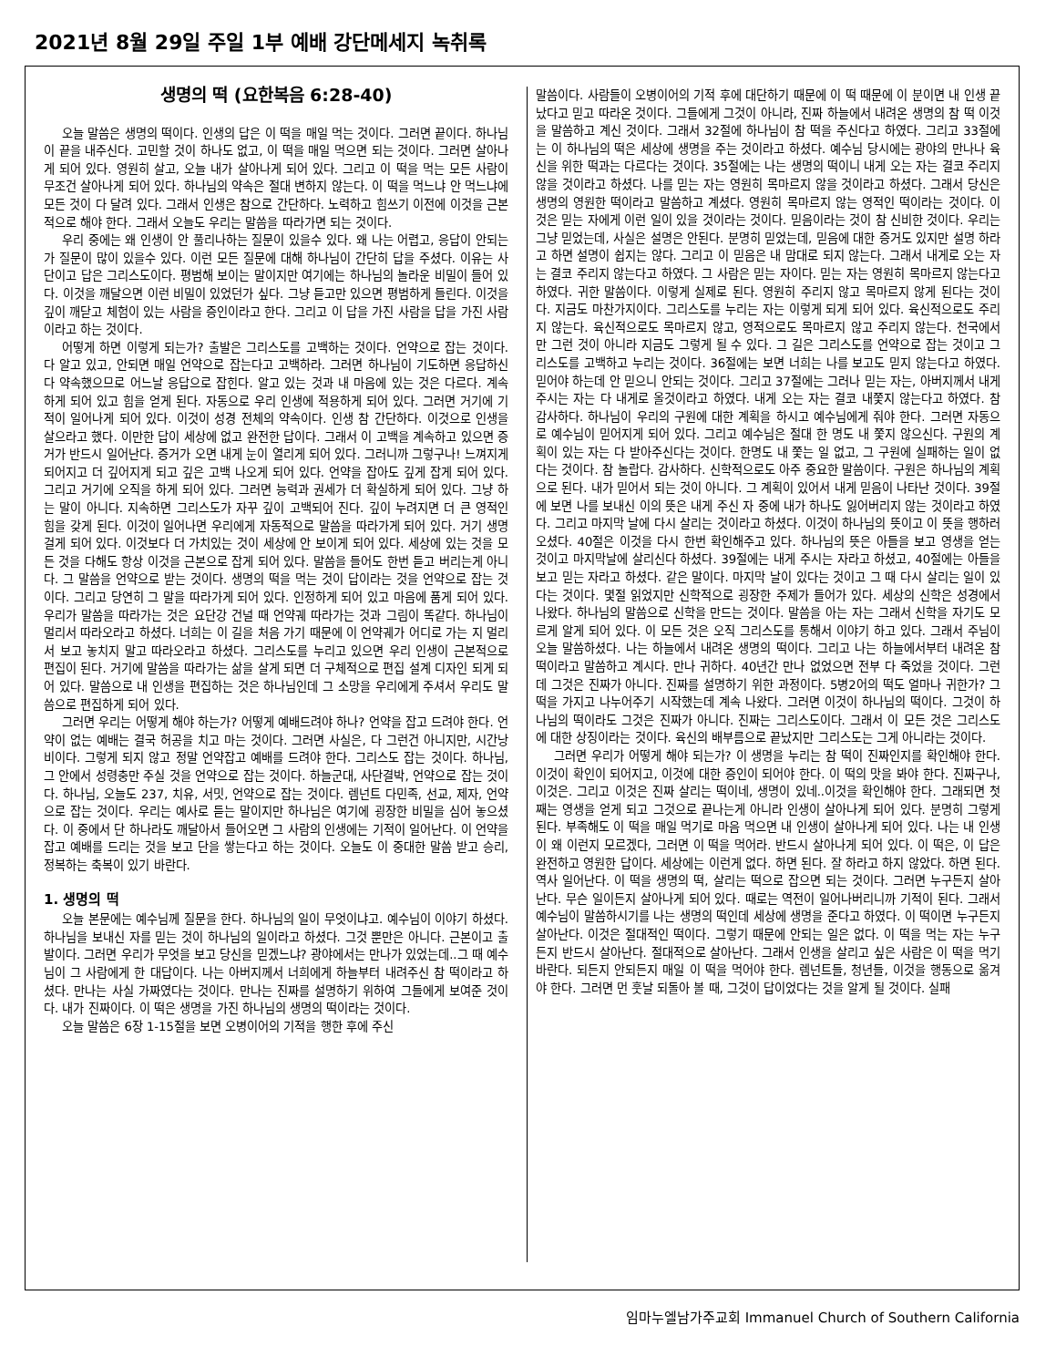2021년 8월 29일 주일 1부 예배 강단메세지 녹취록
생명의 떡 (요한복음 6:28-40)
오늘 말씀은 생명의 떡이다. 인생의 답은 이 떡을 매일 먹는 것이다. 그러면 끝이다. 하나님이 끝을 내주신다. 고민할 것이 하나도 없고, 이 떡을 매일 먹으면 되는 것이다. 그러면 살아나게 되어 있다. 영원히 살고, 오늘 내가 살아나게 되어 있다. 그리고 이 떡을 먹는 모든 사람이 무조건 살아나게 되어 있다. 하나님의 약속은 절대 변하지 않는다. 이 떡을 먹느냐 안 먹느냐에 모든 것이 다 달려 있다. 그래서 인생은 참으로 간단하다. 노력하고 힘쓰기 이전에 이것을 근본적으로 해야 한다. 그래서 오늘도 우리는 말씀을 따라가면 되는 것이다.
우리 중에는 왜 인생이 안 풀리나하는 질문이 있을수 있다. 왜 나는 어렵고, 응답이 안되는가 질문이 많이 있을수 있다. 이런 모든 질문에 대해 하나님이 간단히 답을 주셨다. 이유는 사단이고 답은 그리스도이다. 평범해 보이는 말이지만 여기에는 하나님의 놀라운 비밀이 들어 있다. 이것을 깨달으면 이런 비밀이 있었던가 싶다. 그냥 듣고만 있으면 평범하게 들린다. 이것을 깊이 깨닫고 체험이 있는 사람을 증인이라고 한다. 그리고 이 답을 가진 사람을 답을 가진 사람이라고 하는 것이다.
어떻게 하면 이렇게 되는가? 출발은 그리스도를 고백하는 것이다. 언약으로 잡는 것이다. 다 알고 있고, 안되면 매일 언약으로 잡는다고 고백하라. 그러면 하나님이 기도하면 응답하신다 약속했으므로 어느날 응답으로 잡힌다. 알고 있는 것과 내 마음에 있는 것은 다르다. 계속 하게 되어 있고 힘을 얻게 된다. 자동으로 우리 인생에 적용하게 되어 있다. 그러면 거기에 기적이 일어나게 되어 있다. 이것이 성경 전체의 약속이다. 인생 참 간단하다. 이것으로 인생을 살으라고 했다. 이만한 답이 세상에 없고 완전한 답이다. 그래서 이 고백을 계속하고 있으면 증거가 반드시 일어난다. 증거가 오면 내게 눈이 열리게 되어 있다. 그러니까 그렇구나! 느껴지게 되어지고 더 깊어지게 되고 깊은 고백 나오게 되어 있다. 언약을 잡아도 깊게 잡게 되어 있다. 그리고 거기에 오직을 하게 되어 있다. 그러면 능력과 권세가 더 확실하게 되어 있다. 그냥 하는 말이 아니다. 지속하면 그리스도가 자꾸 깊이 고백되어 진다. 깊이 누려지면 더 큰 영적인 힘을 갖게 된다. 이것이 일어나면 우리에게 자동적으로 말씀을 따라가게 되어 있다. 거기 생명 걸게 되어 있다. 이것보다 더 가치있는 것이 세상에 안 보이게 되어 있다. 세상에 있는 것을 모든 것을 다해도 항상 이것을 근본으로 잡게 되어 있다. 말씀을 들어도 한번 듣고 버리는게 아니다. 그 말씀을 언약으로 받는 것이다. 생명의 떡을 먹는 것이 답이라는 것을 언약으로 잡는 것이다. 그리고 당연히 그 말을 따라가게 되어 있다. 인정하게 되어 있고 마음에 품게 되어 있다. 우리가 말씀을 따라가는 것은 요단강 건널 때 언약궤 따라가는 것과 그림이 똑같다. 하나님이 멀리서 따라오라고 하셨다. 너희는 이 길을 처음 가기 때문에 이 언약궤가 어디로 가는 지 멀리서 보고 놓치지 말고 따라오라고 하셨다. 그리스도를 누리고 있으면 우리 인생이 근본적으로 편집이 된다. 거기에 말씀을 따라가는 삶을 살게 되면 더 구체적으로 편집 설계 디자인 되게 되어 있다. 말씀으로 내 인생을 편집하는 것은 하나님인데 그 소망을 우리에게 주셔서 우리도 말씀으로 편집하게 되어 있다.
그러면 우리는 어떻게 해야 하는가? 어떻게 예배드려야 하나? 언약을 잡고 드려야 한다. 언약이 없는 예배는 결국 허공을 치고 마는 것이다. 그러면 사실은, 다 그런건 아니지만, 시간낭비이다. 그렇게 되지 않고 정말 언약잡고 예배를 드려야 한다. 그리스도 잡는 것이다. 하나님, 그 안에서 성령충만 주실 것을 언약으로 잡는 것이다. 하늘군대, 사단결박, 언약으로 잡는 것이다. 하나님, 오늘도 237, 치유, 서밋, 언약으로 잡는 것이다. 렘넌트 다민족, 선교, 제자, 언약으로 잡는 것이다. 우리는 예사로 듣는 말이지만 하나님은 여기에 굉장한 비밀을 심어 놓으셨다. 이 중에서 단 하나라도 깨달아서 들어오면 그 사람의 인생에는 기적이 일어난다. 이 언약을 잡고 예배를 드리는 것을 보고 단을 쌓는다고 하는 것이다. 오늘도 이 중대한 말씀 받고 승리, 정복하는 축복이 있기 바란다.
1. 생명의 떡
오늘 본문에는 예수님께 질문을 한다. 하나님의 일이 무엇이냐고. 예수님이 이야기 하셨다. 하나님을 보내신 자를 믿는 것이 하나님의 일이라고 하셨다. 그것 뿐만은 아니다. 근본이고 출발이다. 그러면 우리가 무엇을 보고 당신을 믿겠느냐? 광야에서는 만나가 있었는데..그 때 예수님이 그 사람에게 한 대답이다. 나는 아버지께서 너희에게 하늘부터 내려주신 참 떡이라고 하셨다. 만나는 사실 가짜였다는 것이다. 만나는 진짜를 설명하기 위하여 그들에게 보여준 것이다. 내가 진짜이다. 이 떡은 생명을 가진 하나님의 생명의 떡이라는 것이다.
오늘 말씀은 6장 1-15절을 보면 오병이어의 기적을 행한 후에 주신
말씀이다. 사람들이 오병이어의 기적 후에 대단하기 때문에 이 떡 때문에 이 분이면 내 인생 끝났다고 믿고 따라온 것이다. 그들에게 그것이 아니라, 진짜 하늘에서 내려온 생명의 참 떡 이것을 말씀하고 계신 것이다. 그래서 32절에 하나님이 참 떡을 주신다고 하였다. 그리고 33절에는 이 하나님의 떡은 세상에 생명을 주는 것이라고 하셨다. 예수님 당시에는 광야의 만나나 육신을 위한 떡과는 다르다는 것이다. 35절에는 나는 생명의 떡이니 내게 오는 자는 결코 주리지 않을 것이라고 하셨다. 나를 믿는 자는 영원히 목마르지 않을 것이라고 하셨다. 그래서 당신은 생명의 영원한 떡이라고 말씀하고 계셨다. 영원히 목마르지 않는 영적인 떡이라는 것이다. 이것은 믿는 자에게 이런 일이 있을 것이라는 것이다. 믿음이라는 것이 참 신비한 것이다. 우리는 그냥 믿었는데, 사실은 설명은 안된다. 분명히 믿었는데, 믿음에 대한 증거도 있지만 설명 하라고 하면 설명이 쉽지는 않다. 그리고 이 믿음은 내 맘대로 되지 않는다. 그래서 내게로 오는 자는 결코 주리지 않는다고 하였다. 그 사람은 믿는 자이다. 믿는 자는 영원히 목마르지 않는다고 하였다. 귀한 말씀이다. 이렇게 실제로 된다. 영원히 주리지 않고 목마르지 않게 된다는 것이다. 지금도 마찬가지이다. 그리스도를 누리는 자는 이렇게 되게 되어 있다. 육신적으로도 주리지 않는다. 육신적으로도 목마르지 않고, 영적으로도 목마르지 않고 주리지 않는다. 천국에서만 그런 것이 아니라 지금도 그렇게 될 수 있다. 그 길은 그리스도를 언약으로 잡는 것이고 그리스도를 고백하고 누리는 것이다. 36절에는 보면 너희는 나를 보고도 믿지 않는다고 하였다. 믿어야 하는데 안 믿으니 안되는 것이다. 그리고 37절에는 그러나 믿는 자는, 아버지께서 내게 주시는 자는 다 내게로 올것이라고 하였다. 내게 오는 자는 결코 내쫓지 않는다고 하였다. 참 감사하다. 하나님이 우리의 구원에 대한 계획을 하시고 예수님에게 줘야 한다. 그러면 자동으로 예수님이 믿어지게 되어 있다. 그리고 예수님은 절대 한 명도 내 쫓지 않으신다. 구원의 계획이 있는 자는 다 받아주신다는 것이다. 한명도 내 쫓는 일 없고, 그 구원에 실패하는 일이 없다는 것이다. 참 놀랍다. 감사하다. 신학적으로도 아주 중요한 말씀이다. 구원은 하나님의 계획으로 된다. 내가 믿어서 되는 것이 아니다. 그 계획이 있어서 내게 믿음이 나타난 것이다. 39절에 보면 나를 보내신 이의 뜻은 내게 주신 자 중에 내가 하나도 잃어버리지 않는 것이라고 하였다. 그리고 마지막 날에 다시 살리는 것이라고 하셨다. 이것이 하나님의 뜻이고 이 뜻을 행하러 오셨다. 40절은 이것을 다시 한번 확인해주고 있다. 하나님의 뜻은 아들을 보고 영생을 얻는 것이고 마지막날에 살리신다 하셨다. 39절에는 내게 주시는 자라고 하셨고, 40절에는 아들을 보고 믿는 자라고 하셨다. 같은 말이다. 마지막 날이 있다는 것이고 그 때 다시 살리는 일이 있다는 것이다. 몇절 읽었지만 신학적으로 굉장한 주제가 들어가 있다. 세상의 신학은 성경에서 나왔다. 하나님의 말씀으로 신학을 만드는 것이다. 말씀을 아는 자는 그래서 신학을 자기도 모르게 알게 되어 있다. 이 모든 것은 오직 그리스도를 통해서 이야기 하고 있다. 그래서 주님이 오늘 말씀하셨다. 나는 하늘에서 내려온 생명의 떡이다. 그리고 나는 하늘에서부터 내려온 참 떡이라고 말씀하고 계시다. 만나 귀하다. 40년간 만나 없었으면 전부 다 죽었을 것이다. 그런데 그것은 진짜가 아니다. 진짜를 설명하기 위한 과정이다. 5병2어의 떡도 얼마나 귀한가? 그 떡을 가지고 나누어주기 시작했는데 계속 나왔다. 그러면 이것이 하나님의 떡이다. 그것이 하나님의 떡이라도 그것은 진짜가 아니다. 진짜는 그리스도이다. 그래서 이 모든 것은 그리스도에 대한 상징이라는 것이다. 육신의 배부름으로 끝났지만 그리스도는 그게 아니라는 것이다.
그러면 우리가 어떻게 해야 되는가? 이 생명을 누리는 참 떡이 진짜인지를 확인해야 한다. 이것이 확인이 되어지고, 이것에 대한 증인이 되어야 한다. 이 떡의 맛을 봐야 한다. 진짜구나, 이것은. 그리고 이것은 진짜 살리는 떡이네, 생명이 있네..이것을 확인해야 한다. 그래되면 첫째는 영생을 얻게 되고 그것으로 끝나는게 아니라 인생이 살아나게 되어 있다. 분명히 그렇게 된다. 부족해도 이 떡을 매일 먹기로 마음 먹으면 내 인생이 살아나게 되어 있다. 나는 내 인생이 왜 이런지 모르겠다, 그러면 이 떡을 먹어라. 반드시 살아나게 되어 있다. 이 떡은, 이 답은 완전하고 영원한 답이다. 세상에는 이런게 없다. 하면 된다. 잘 하라고 하지 않았다. 하면 된다. 역사 일어난다. 이 떡을 생명의 떡, 살리는 떡으로 잡으면 되는 것이다. 그러면 누구든지 살아난다. 무슨 일이든지 살아나게 되어 있다. 때로는 역전이 일어나버리니까 기적이 된다. 그래서 예수님이 말씀하시기를 나는 생명의 떡인데 세상에 생명을 준다고 하였다. 이 떡이면 누구든지 살아난다. 이것은 절대적인 떡이다. 그렇기 때문에 안되는 일은 없다. 이 떡을 먹는 자는 누구든지 반드시 살아난다. 절대적으로 살아난다. 그래서 인생을 살리고 싶은 사람은 이 떡을 먹기 바란다. 되든지 안되든지 매일 이 떡을 먹어야 한다. 렘넌트들, 청년들, 이것을 행동으로 옮겨야 한다. 그러면 먼 훗날 되돌아 볼 때, 그것이 답이었다는 것을 알게 될 것이다. 실패
임마누엘남가주교회 Immanuel Church of Southern California